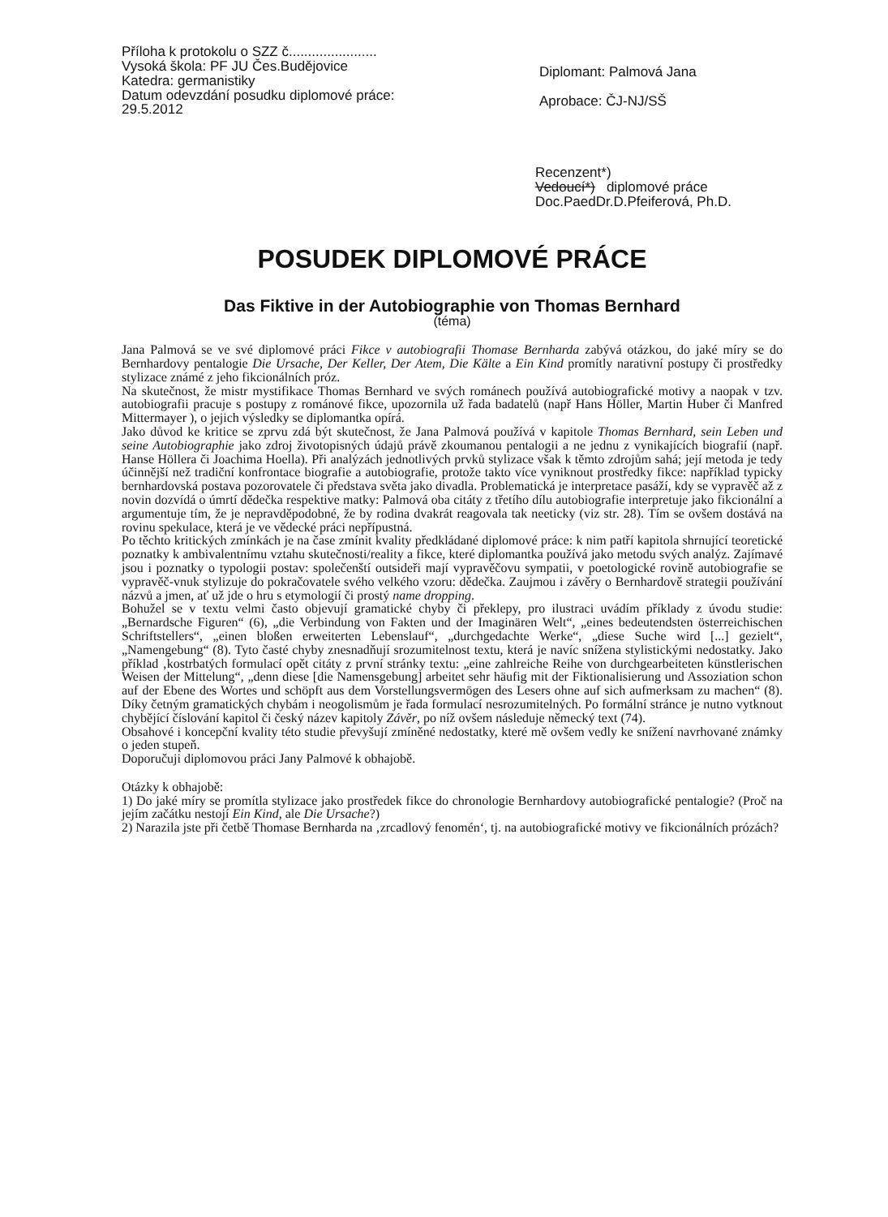Příloha k protokolu o SZZ č.......................
Vysoká škola: PF JU Čes.Budějovice
Katedra: germanistiky
Datum odevzdání posudku diplomové práce:
29.5.2012
Diplomant: Palmová Jana
Aprobace: ČJ-NJ/SŠ
Recenzent*)
Vedoucí*) diplomové práce
Doc.PaedDr.D.Pfeiferová, Ph.D.
POSUDEK DIPLOMOVÉ PRÁCE
Das Fiktive in der Autobiographie von Thomas Bernhard
(téma)
Jana Palmová se ve své diplomové práci Fikce v autobiografii Thomase Bernharda zabývá otázkou, do jaké míry se do Bernhardovy pentalogie Die Ursache, Der Keller, Der Atem, Die Kälte a Ein Kind promítly narativní postupy či prostředky stylizace známé z jeho fikcionálních próz.
Na skutečnost, že mistr mystifikace Thomas Bernhard ve svých románech používá autobiografické motivy a naopak v tzv. autobiografii pracuje s postupy z románové fikce, upozornila už řada badatelů (např Hans Höller, Martin Huber či Manfred Mittermayer ), o jejich výsledky se diplomantka opírá.
Jako důvod ke kritice se zprvu zdá být skutečnost, že Jana Palmová používá v kapitole Thomas Bernhard, sein Leben und seine Autobiographie jako zdroj životopisných údajů právě zkoumanou pentalogii a ne jednu z vynikajících biografií (např. Hanse Höllera či Joachima Hoella). Při analýzách jednotlivých prvků stylizace však k těmto zdrojům sahá; její metoda je tedy účinnější než tradiční konfrontace biografie a autobiografie, protože takto více vyniknout prostředky fikce: například typicky bernhardovská postava pozorovatele či představa světa jako divadla. Problematická je interpretace pasáží, kdy se vypravěč až z novin dozvídá o úmrtí dědečka respektive matky: Palmová oba citáty z třetího dílu autobiografie interpretuje jako fikcionální a argumentuje tím, že je nepravděpodobné, že by rodina dvakrát reagovala tak neeticky (viz str. 28). Tím se ovšem dostává na rovinu spekulace, která je ve vědecké práci nepřípustná.
Po těchto kritických zmínkách je na čase zmínit kvality předkládané diplomové práce: k nim patří kapitola shrnující teoretické poznatky k ambivalentnímu vztahu skutečnosti/reality a fikce, které diplomantka používá jako metodu svých analýz. Zajímavé jsou i poznatky o typologii postav: společenští outsideři mají vypravěčovu sympatii, v poetologické rovině autobiografie se vypravěč-vnuk stylizuje do pokračovatele svého velkého vzoru: dědečka. Zaujmou i závěry o Bernhardově strategii používání názvů a jmen, ať už jde o hru s etymologií či prostý name dropping.
Bohužel se v textu velmi často objevují gramatické chyby či překlepy, pro ilustraci uvádím příklady z úvodu studie: „Bernardsche Figuren“ (6), „die Verbindung von Fakten und der Imaginären Welt“, „eines bedeutendsten österreichischen Schriftstellers“, „einen bloßen erweiterten Lebenslauf“, „durchgedachte Werke“, „diese Suche wird [...] gezielt“, „Namengebung“ (8). Tyto časté chyby znesnadňují srozumitelnost textu, která je navíc snížena stylistickými nedostatky. Jako příklad ‚kostrbatých formulací opět citáty z první stránky textu: „eine zahlreiche Reihe von durchgearbeiteten künstlerischen Weisen der Mittelung“, „denn diese [die Namensgebung] arbeitet sehr häufig mit der Fiktionalisierung und Assoziation schon auf der Ebene des Wortes und schöpft aus dem Vorstellungsvermögen des Lesers ohne auf sich aufmerksam zu machen“ (8). Díky četným gramatických chybám i neogolismům je řada formulací nesrozumitelných. Po formální stránce je nutno vytknout chybějící číslování kapitol či český název kapitoly Závěr, po níž ovšem následuje německý text (74).
Obsahové i koncepční kvality této studie převyšují zmíněné nedostatky, které mě ovšem vedly ke snížení navrhované známky o jeden stupeň.
Doporučuji diplomovou práci Jany Palmové k obhajobě.
Otázky k obhajobě:
1) Do jaké míry se promítla stylizace jako prostředek fikce do chronologie Bernhardovy autobiografické pentalogie? (Proč na jejím začátku nestojí Ein Kind, ale Die Ursache?)
2) Narazila jste při četbě Thomase Bernharda na ‚zrcadlový fenomén‘, tj. na autobiografické motivy ve fikcionálních prózách?